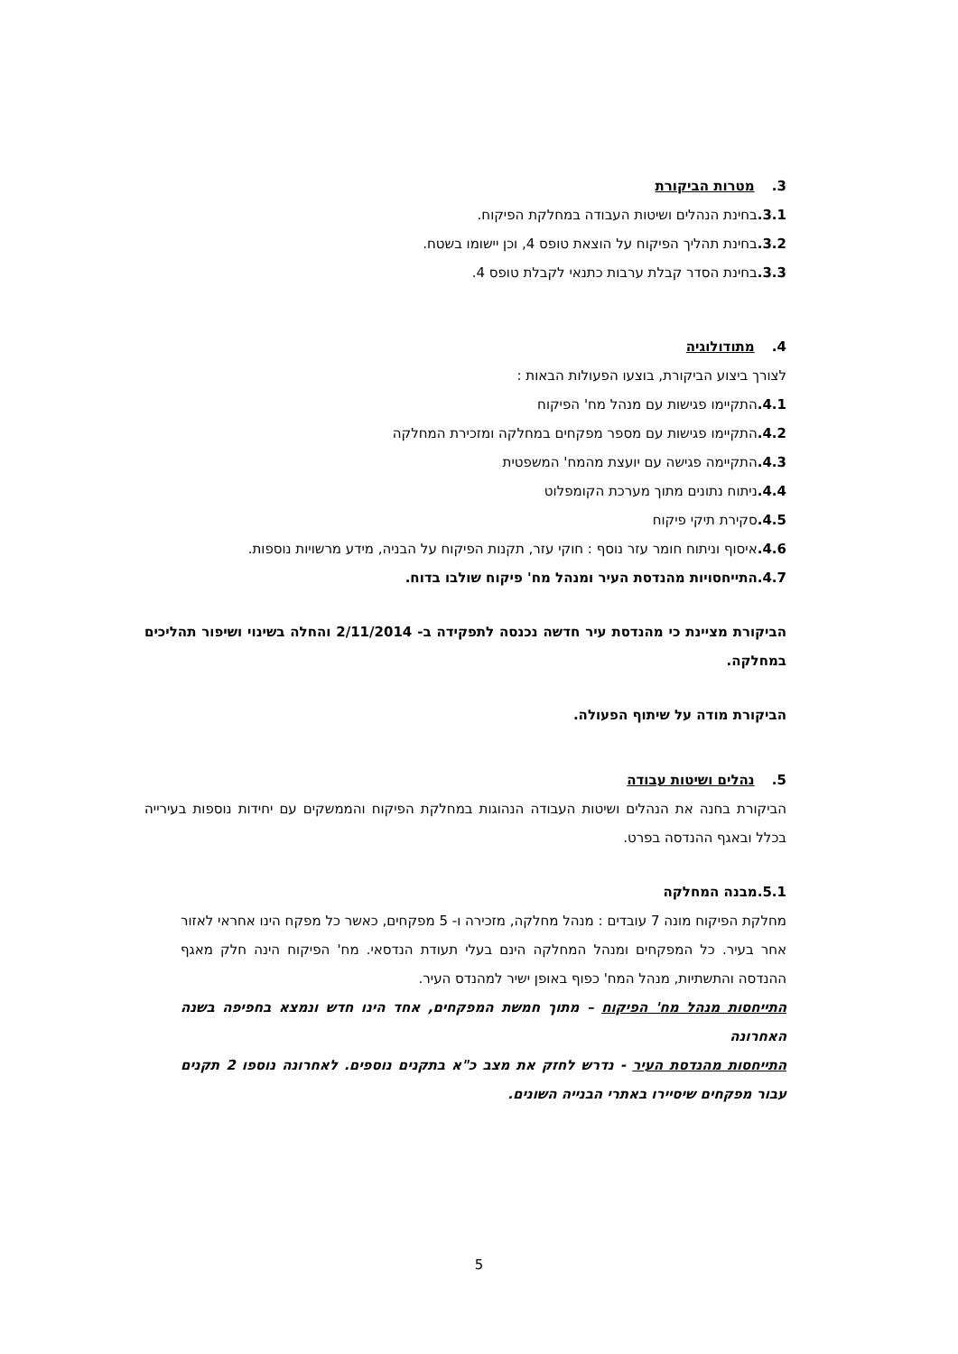3. מטרות הביקורת
3.1. בחינת הנהלים ושיטות העבודה במחלקת הפיקוח.
3.2. בחינת תהליך הפיקוח על הוצאת טופס 4, וכן יישומו בשטח.
3.3. בחינת הסדר קבלת ערבות כתנאי לקבלת טופס 4.
4. מתודולוגיה
לצורך ביצוע הביקורת, בוצעו הפעולות הבאות :
4.1. התקיימו פגישות עם מנהל מח' הפיקוח
4.2. התקיימו פגישות עם מספר מפקחים במחלקה ומזכירת המחלקה
4.3. התקיימה פגישה עם יועצת מהמח' המשפטית
4.4. ניתוח נתונים מתוך מערכת הקומפלוט
4.5. סקירת תיקי פיקוח
4.6. איסוף וניתוח חומר עזר נוסף : חוקי עזר, תקנות הפיקוח על הבניה, מידע מרשויות נוספות.
4.7. התייחסויות מהנדסת העיר ומנהל מח' פיקוח שולבו בדוח.
הביקורת מציינת כי מהנדסת עיר חדשה נכנסה לתפקידה ב- 2/11/2014 והחלה בשינוי ושיפור תהליכים במחלקה.
הביקורת מודה על שיתוף הפעולה.
5. נהלים ושיטות עבודה
הביקורת בחנה את הנהלים ושיטות העבודה הנהוגות במחלקת הפיקוח והממשקים עם יחידות נוספות בעירייה בכלל ובאגף ההנדסה בפרט.
5.1.מבנה המחלקה
מחלקת הפיקוח מונה 7 עובדים : מנהל מחלקה, מזכירה ו- 5 מפקחים, כאשר כל מפקח הינו אחראי לאזור אחר בעיר. כל המפקחים ומנהל המחלקה הינם בעלי תעודת הנדסאי. מח' הפיקוח הינה חלק מאגף ההנדסה והתשתיות, מנהל המח' כפוף באופן ישיר למהנדס העיר.
התייחסות מנהל מח' הפיקוח – מתוך חמשת המפקחים, אחד הינו חדש ונמצא בחפיפה בשנה האחרונה
התייחסות מהנדסת העיר - נדרש לחזק את מצב כ"א בתקנים נוספים. לאחרונה נוספו 2 תקנים עבור מפקחים שיסיירו באתרי הבנייה השונים.
5